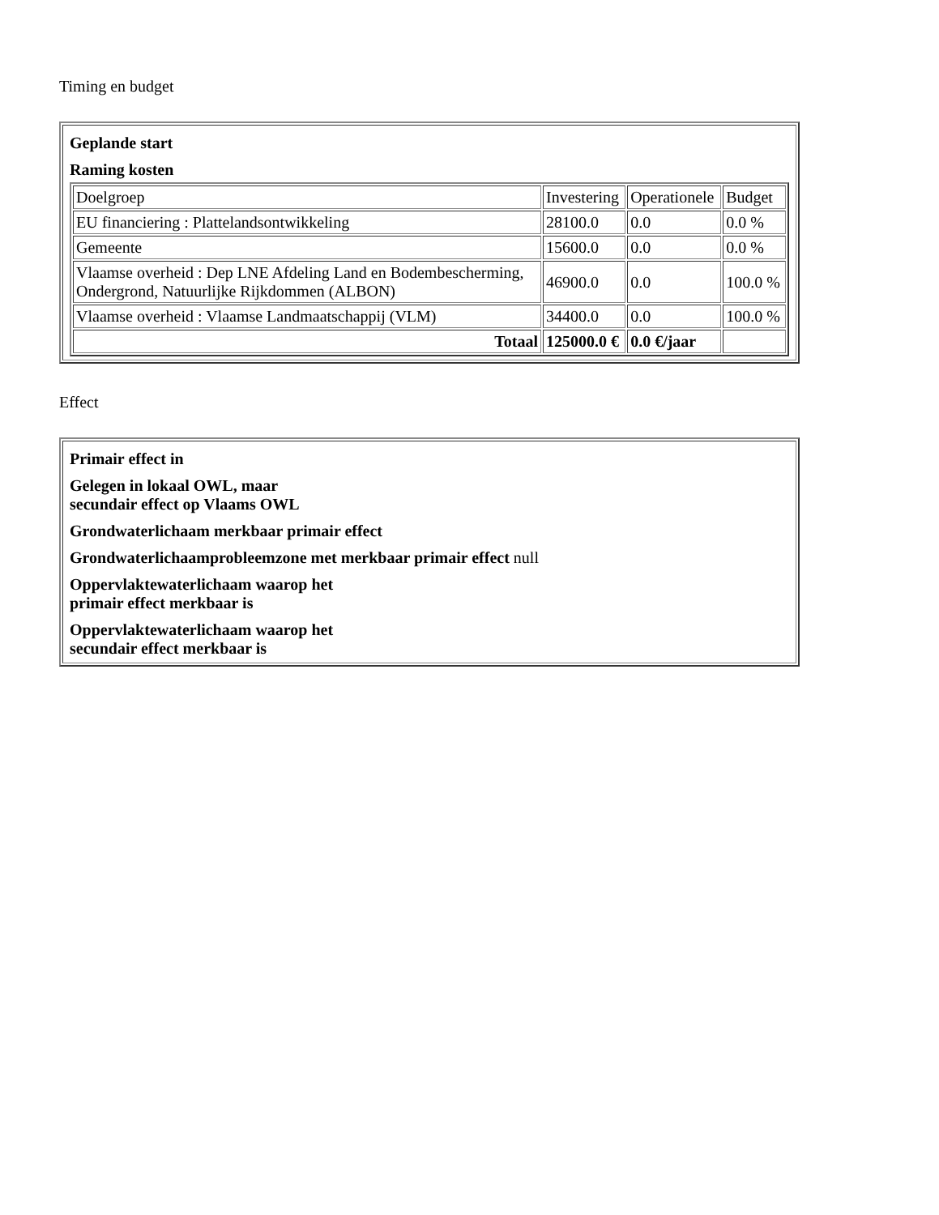Timing en budget
| Geplande start Raming kosten / Doelgroep / Investering / Operationele / Budget / / EU financiering : Plattelandsontwikkeling / 28100.0 / 0.0 / 0.0 % / / Gemeente / 15600.0 / 0.0 / 0.0 % / / Vlaamse overheid : Dep LNE Afdeling Land en Bodembescherming, Ondergrond, Natuurlijke Rijkdommen (ALBON) / 46900.0 / 0.0 / 100.0 % / / Vlaamse overheid : Vlaamse Landmaatschappij (VLM) / 34400.0 / 0.0 / 100.0 % / / Totaal / 125000.0 € / 0.0 €/jaar / / |
Effect
| Primair effect in Gelegen in lokaal OWL, maar secundair effect op Vlaams OWL Grondwaterlichaam merkbaar primair effect Grondwaterlichaamprobleemzone met merkbaar primair effect null Oppervlaktewaterlichaam waarop het primair effect merkbaar is Oppervlaktewaterlichaam waarop het secundair effect merkbaar is |